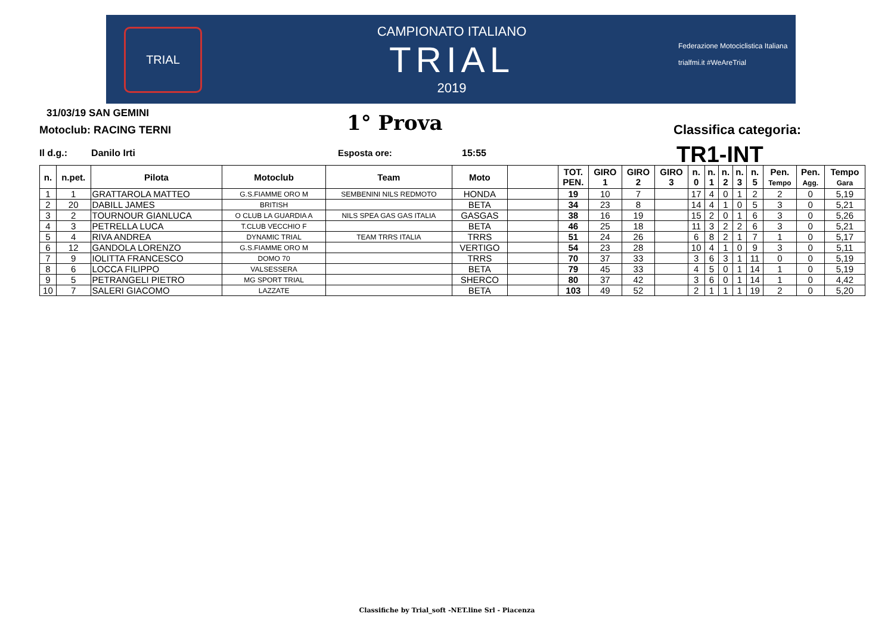TRIAL
CAMPIONATO ITALIANO
TRIAL
2019
Federazione Motociclistica Italiana
trialfmi.it #WeAreTrial
31/03/19 SAN GEMINI
Motoclub: RACING TERNI 1° Prova Classifica categoria:
Il d.g.: Danilo Irti Esposta ore: 15:55 TR1-INT
| n. | n.pet. | Pilota | Motoclub | Team | Moto | | TOT. PEN. | GIRO 1 | GIRO 2 | GIRO 3 | n. 0 | n. 1 | n. 2 | n. 3 | n. 5 | Pen. Tempo | Pen. Agg. | Tempo Gara |
| --- | --- | --- | --- | --- | --- | --- | --- | --- | --- | --- | --- | --- | --- | --- | --- | --- | --- | --- |
| 1 | 1 | GRATTAROLA MATTEO | G.S.FIAMME ORO M | SEMBENINI NILS REDMOTO | HONDA | | 19 | 10 | 7 | | 17 | 4 | 0 | 1 | 2 | 2 | 0 | 5,19 |
| 2 | 20 | DABILL JAMES | BRITISH | | BETA | | 34 | 23 | 8 | | 14 | 4 | 1 | 0 | 5 | 3 | 0 | 5,21 |
| 3 | 2 | TOURNOUR GIANLUCA | O CLUB LA GUARDIA A | NILS SPEA GAS GAS ITALIA | GASGAS | | 38 | 16 | 19 | | 15 | 2 | 0 | 1 | 6 | 3 | 0 | 5,26 |
| 4 | 3 | PETRELLA LUCA | T.CLUB VECCHIO F | | BETA | | 46 | 25 | 18 | | 11 | 3 | 2 | 2 | 6 | 3 | 0 | 5,21 |
| 5 | 4 | RIVA ANDREA | DYNAMIC TRIAL | TEAM TRRS ITALIA | TRRS | | 51 | 24 | 26 | | 6 | 8 | 2 | 1 | 7 | 1 | 0 | 5,17 |
| 6 | 12 | GANDOLA LORENZO | G.S.FIAMME ORO M | | VERTIGO | | 54 | 23 | 28 | | 10 | 4 | 1 | 0 | 9 | 3 | 0 | 5,11 |
| 7 | 9 | IOLITTA FRANCESCO | DOMO 70 | | TRRS | | 70 | 37 | 33 | | 3 | 6 | 3 | 1 | 11 | 0 | 0 | 5,19 |
| 8 | 6 | LOCCA FILIPPO | VALSESSERA | | BETA | | 79 | 45 | 33 | | 4 | 5 | 0 | 1 | 14 | 1 | 0 | 5,19 |
| 9 | 5 | PETRANGELI PIETRO | MG SPORT TRIAL | | SHERCO | | 80 | 37 | 42 | | 3 | 6 | 0 | 1 | 14 | 1 | 0 | 4,42 |
| 10 | 7 | SALERI GIACOMO | LAZZATE | | BETA | | 103 | 49 | 52 | | 2 | 1 | 1 | 1 | 19 | 2 | 0 | 5,20 |
Classifiche by Trial_soft -NET.line Srl - Piacenza